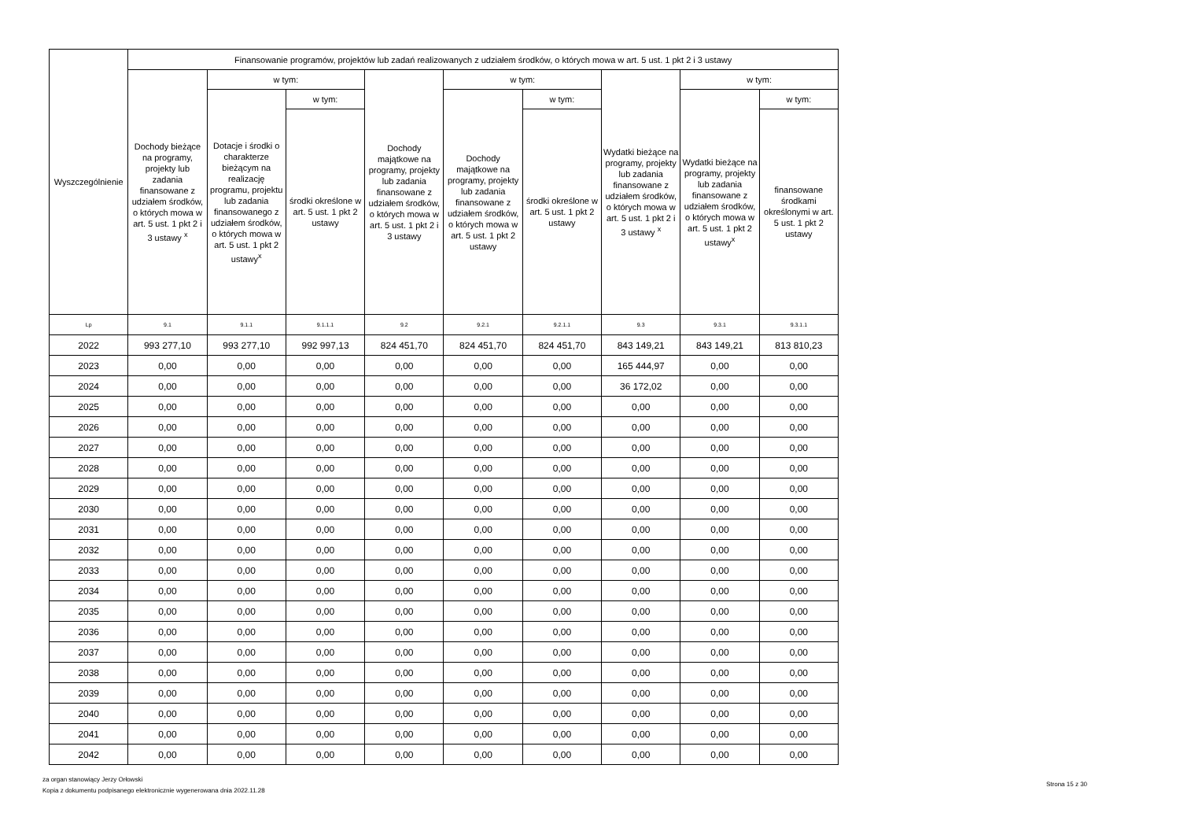| Wyszczególnienie | Finansowanie programów, projektów lub zadań realizowanych z udziałem środków, o których mowa w art. 5 ust. 1 pkt 2 i 3 ustawy | | | | | | | | |
| --- | --- | --- | --- | --- | --- | --- | --- | --- | --- |
| | Dochody bieżące na programy, projekty lub zadania finansowane z udziałem środków, o których mowa w art. 5 ust. 1 pkt 2 i 3 ustawy <sup>x</sup> | w tym: | | Dochody majątkowe na programy, projekty lub zadania finansowane z udziałem środków, o których mowa w art. 5 ust. 1 pkt 2 i 3 ustawy | w tym: | | Wydatki bieżące na programy, projekty lub zadania finansowane z udziałem środków, o których mowa w art. 5 ust. 1 pkt 2 i 3 ustawy <sup>x</sup> | w tym: | |
| | | Dotacje i środki o charakterze bieżącym na realizację programu, projektu lub zadania finansowanego z udziałem środków, o których mowa w art. 5 ust. 1 pkt 2 ustawy<sup>x</sup> | w tym: | | Dochody majątkowe na programy, projekty lub zadania finansowane z udziałem środków, o których mowa w art. 5 ust. 1 pkt 2 ustawy | w tym: | | Wydatki bieżące na programy, projekty lub zadania finansowane z udziałem środków, o których mowa w art. 5 ust. 1 pkt 2 ustawy<sup>x</sup> | w tym: |
| | | | środki określone w art. 5 ust. 1 pkt 2 ustawy | | | środki określone w art. 5 ust. 1 pkt 2 ustawy | | | finansowane środkami określonymi w art. 5 ust. 1 pkt 2 ustawy |
| Lp | 9.1 | 9.1.1 | 9.1.1.1 | 9.2 | 9.2.1 | 9.2.1.1 | 9.3 | 9.3.1 | 9.3.1.1 |
| 2022 | 993 277,10 | 993 277,10 | 992 997,13 | 824 451,70 | 824 451,70 | 824 451,70 | 843 149,21 | 843 149,21 | 813 810,23 |
| 2023 | 0,00 | 0,00 | 0,00 | 0,00 | 0,00 | 0,00 | 165 444,97 | 0,00 | 0,00 |
| 2024 | 0,00 | 0,00 | 0,00 | 0,00 | 0,00 | 0,00 | 36 172,02 | 0,00 | 0,00 |
| 2025 | 0,00 | 0,00 | 0,00 | 0,00 | 0,00 | 0,00 | 0,00 | 0,00 | 0,00 |
| 2026 | 0,00 | 0,00 | 0,00 | 0,00 | 0,00 | 0,00 | 0,00 | 0,00 | 0,00 |
| 2027 | 0,00 | 0,00 | 0,00 | 0,00 | 0,00 | 0,00 | 0,00 | 0,00 | 0,00 |
| 2028 | 0,00 | 0,00 | 0,00 | 0,00 | 0,00 | 0,00 | 0,00 | 0,00 | 0,00 |
| 2029 | 0,00 | 0,00 | 0,00 | 0,00 | 0,00 | 0,00 | 0,00 | 0,00 | 0,00 |
| 2030 | 0,00 | 0,00 | 0,00 | 0,00 | 0,00 | 0,00 | 0,00 | 0,00 | 0,00 |
| 2031 | 0,00 | 0,00 | 0,00 | 0,00 | 0,00 | 0,00 | 0,00 | 0,00 | 0,00 |
| 2032 | 0,00 | 0,00 | 0,00 | 0,00 | 0,00 | 0,00 | 0,00 | 0,00 | 0,00 |
| 2033 | 0,00 | 0,00 | 0,00 | 0,00 | 0,00 | 0,00 | 0,00 | 0,00 | 0,00 |
| 2034 | 0,00 | 0,00 | 0,00 | 0,00 | 0,00 | 0,00 | 0,00 | 0,00 | 0,00 |
| 2035 | 0,00 | 0,00 | 0,00 | 0,00 | 0,00 | 0,00 | 0,00 | 0,00 | 0,00 |
| 2036 | 0,00 | 0,00 | 0,00 | 0,00 | 0,00 | 0,00 | 0,00 | 0,00 | 0,00 |
| 2037 | 0,00 | 0,00 | 0,00 | 0,00 | 0,00 | 0,00 | 0,00 | 0,00 | 0,00 |
| 2038 | 0,00 | 0,00 | 0,00 | 0,00 | 0,00 | 0,00 | 0,00 | 0,00 | 0,00 |
| 2039 | 0,00 | 0,00 | 0,00 | 0,00 | 0,00 | 0,00 | 0,00 | 0,00 | 0,00 |
| 2040 | 0,00 | 0,00 | 0,00 | 0,00 | 0,00 | 0,00 | 0,00 | 0,00 | 0,00 |
| 2041 | 0,00 | 0,00 | 0,00 | 0,00 | 0,00 | 0,00 | 0,00 | 0,00 | 0,00 |
| 2042 | 0,00 | 0,00 | 0,00 | 0,00 | 0,00 | 0,00 | 0,00 | 0,00 | 0,00 |
za organ stanowiący Jerzy Orłowski
Kopia z dokumentu podpisanego elektronicznie wygenerowana dnia 2022.11.28
Strona 15 z 30